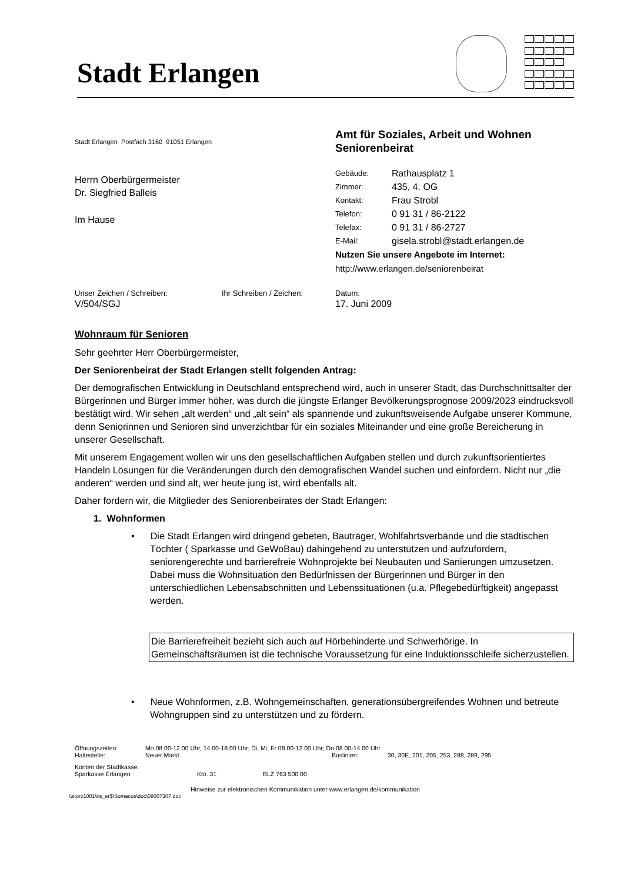Stadt Erlangen
Stadt Erlangen Postfach 3160 91051 Erlangen
Herrn Oberbürgermeister
Dr. Siegfried Balleis
Im Hause
Amt für Soziales, Arbeit und Wohnen
Seniorenbeirat
| Gebäude: | Rathausplatz 1 |
| Zimmer: | 435, 4. OG |
| Kontakt: | Frau Strobl |
| Telefon: | 0 91 31 / 86-2122 |
| Telefax: | 0 91 31 / 86-2727 |
| E-Mail: | gisela.strobl@stadt.erlangen.de |
Nutzen Sie unsere Angebote im Internet:
http://www.erlangen.de/seniorenbeirat
Unser Zeichen / Schreiben:
V/504/SGJ
Ihr Schreiben / Zeichen:
Datum:
17. Juni 2009
Wohnraum für Senioren
Sehr geehrter Herr Oberbürgermeister,
Der Seniorenbeirat der Stadt Erlangen stellt folgenden Antrag:
Der demografischen Entwicklung in Deutschland entsprechend wird, auch in unserer Stadt, das Durchschnittsalter der Bürgerinnen und Bürger immer höher, was durch die jüngste Erlanger Bevölkerungsprognose 2009/2023 eindrucksvoll bestätigt wird. Wir sehen „alt werden“ und „alt sein“ als spannende und zukunftsweisende Aufgabe unserer Kommune, denn Seniorinnen und Senioren sind unverzichtbar für ein soziales Miteinander und eine große Bereicherung in unserer Gesellschaft.
Mit unserem Engagement wollen wir uns den gesellschaftlichen Aufgaben stellen und durch zukunftsorientiertes Handeln Lösungen für die Veränderungen durch den demografischen Wandel suchen und einfordern. Nicht nur „die anderen“ werden und sind alt, wer heute jung ist, wird ebenfalls alt.
Daher fordern wir, die Mitglieder des Seniorenbeirates der Stadt Erlangen:
1. Wohnformen
• Die Stadt Erlangen wird dringend gebeten, Bauträger, Wohlfahrtsverbände und die städtischen Töchter ( Sparkasse und GeWoBau) dahingehend zu unterstützen und aufzufordern, seniorengerechte und barrierefreie Wohnprojekte bei Neubauten und Sanierungen umzusetzen. Dabei muss die Wohnsituation den Bedürfnissen der Bürgerinnen und Bürger in den unterschiedlichen Lebensabschnitten und Lebenssituationen (u.a. Pflegebedürftigkeit) angepasst werden.
Die Barrierefreiheit bezieht sich auch auf Hörbehinderte und Schwerhörige. In Gemeinschaftsräumen ist die technische Voraussetzung für eine Induktionsschleife sicherzustellen.
• Neue Wohnformen, z.B. Wohngemeinschaften, generationsübergreifendes Wohnen und betreute Wohngruppen sind zu unterstützen und zu fördern.
Öffnungszeiten: Mo 08.00-12.00 Uhr, 14.00-18.00 Uhr; Di, Mi, Fr 08.00-12.00 Uhr; Do 08.00-14.00 Uhr
Haltestelle: Neuer Markt Buslinien: 30, 30E, 201, 205, 253, 288, 289, 295
Konten der Stadtkasse:
Sparkasse Erlangen Kto. 31 BLZ 763 500 00
Hinweise zur elektronischen Kommunikation unter www.erlangen.de/kommunikation
\\storz1001\ris_er$\Somacos\doc\08007307.doc